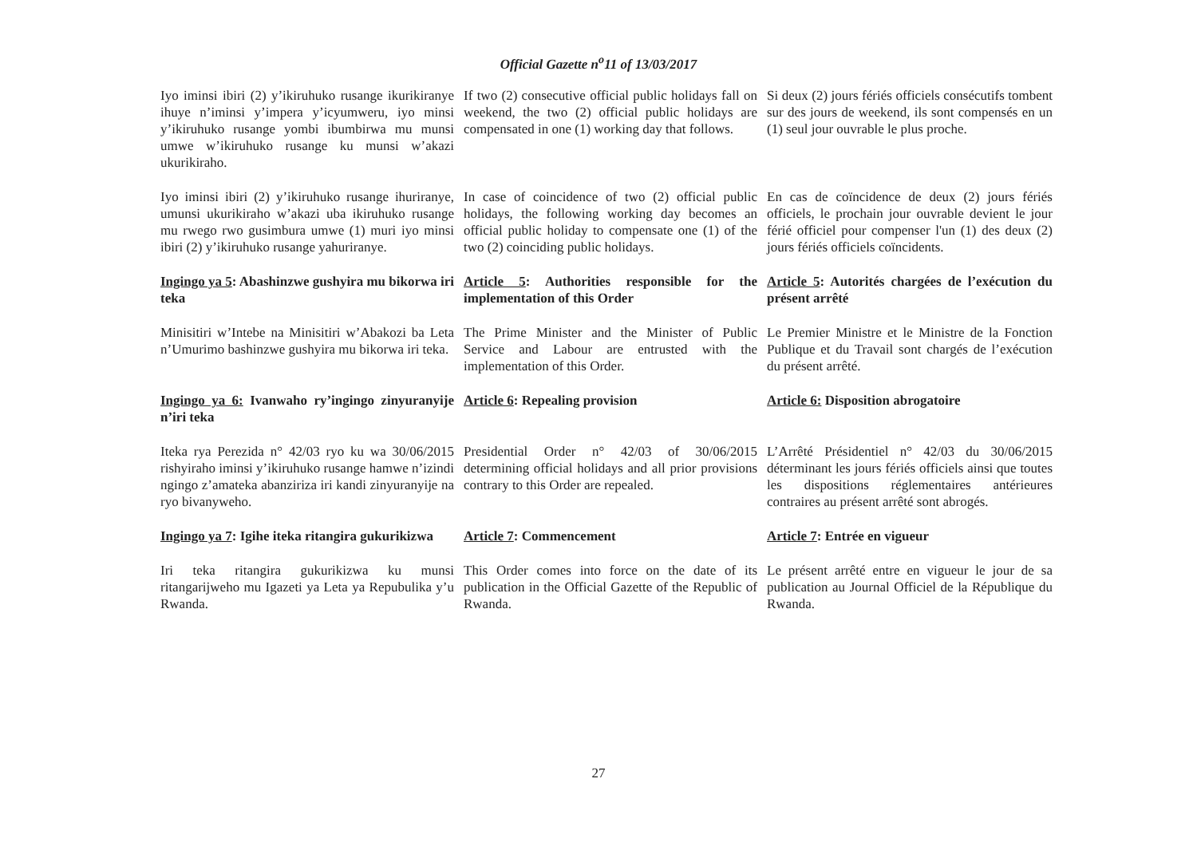Official Gazette n<sup>o</sup>11 of 13/03/2017
Iyo iminsi ibiri (2) y’ikiruhuko rusange ikurikiranye ihuye n’iminsi y’impera y’icyumweru, iyo minsi y’ikiruhuko rusange yombi ibumbirwa mu munsi umwe w’ikiruhuko rusange ku munsi w’akazi ukurikiraho.
If two (2) consecutive official public holidays fall on weekend, the two (2) official public holidays are compensated in one (1) working day that follows.
Si deux (2) jours fériés officiels consécutifs tombent sur des jours de weekend, ils sont compensés en un (1) seul jour ouvrable le plus proche.
Iyo iminsi ibiri (2) y’ikiruhuko rusange ihuriranye, umunsi ukurikiraho w’akazi uba ikiruhuko rusange mu rwego rwo gusimbura umwe (1) muri iyo minsi ibiri (2) y’ikiruhuko rusange yahuriranye.
In case of coincidence of two (2) official public holidays, the following working day becomes an official public holiday to compensate one (1) of the two (2) coinciding public holidays.
En cas de coïncidence de deux (2) jours fériés officiels, le prochain jour ouvrable devient le jour férié officiel pour compenser l'un (1) des deux (2) jours fériés officiels coïncidents.
Ingingo ya 5: Abashinzwe gushyira mu bikorwa iri teka
Article 5: Authorities responsible for the implementation of this Order
Article 5: Autorités chargées de l’exécution du présent arrêté
Minisitiri w’Intebe na Minisitiri w’Abakozi ba Leta n’Umurimo bashinzwe gushyira mu bikorwa iri teka.
The Prime Minister and the Minister of Public Service and Labour are entrusted with the implementation of this Order.
Le Premier Ministre et le Ministre de la Fonction Publique et du Travail sont chargés de l’exécution du présent arrêté.
Ingingo ya 6: Ivanwaho ry’ingingo zinyuranyije n’iri teka
Article 6: Repealing provision
Article 6: Disposition abrogatoire
Iteka rya Perezida n° 42/03 ryo ku wa 30/06/2015 rishyiraho iminsi y’ikiruhuko rusange hamwe n’izindi ngingo z’amateka abanziriza iri kandi zinyuranyije na ryo bivanyweho.
Presidential Order n° 42/03 of 30/06/2015 determining official holidays and all prior provisions contrary to this Order are repealed.
L’Arrêté Présidentiel n° 42/03 du 30/06/2015 déterminant les jours fériés officiels ainsi que toutes les dispositions réglementaires antérieures contraires au présent arrêté sont abrogés.
Ingingo ya 7: Igihe iteka ritangira gukurikizwa
Article 7: Commencement
Article 7: Entrée en vigueur
Iri teka ritangira gukurikizwa ku munsi ritangarijweho mu Igazeti ya Leta ya Repubulika y’u Rwanda.
This Order comes into force on the date of its publication in the Official Gazette of the Republic of Rwanda.
Le présent arrêté entre en vigueur le jour de sa publication au Journal Officiel de la République du Rwanda.
27